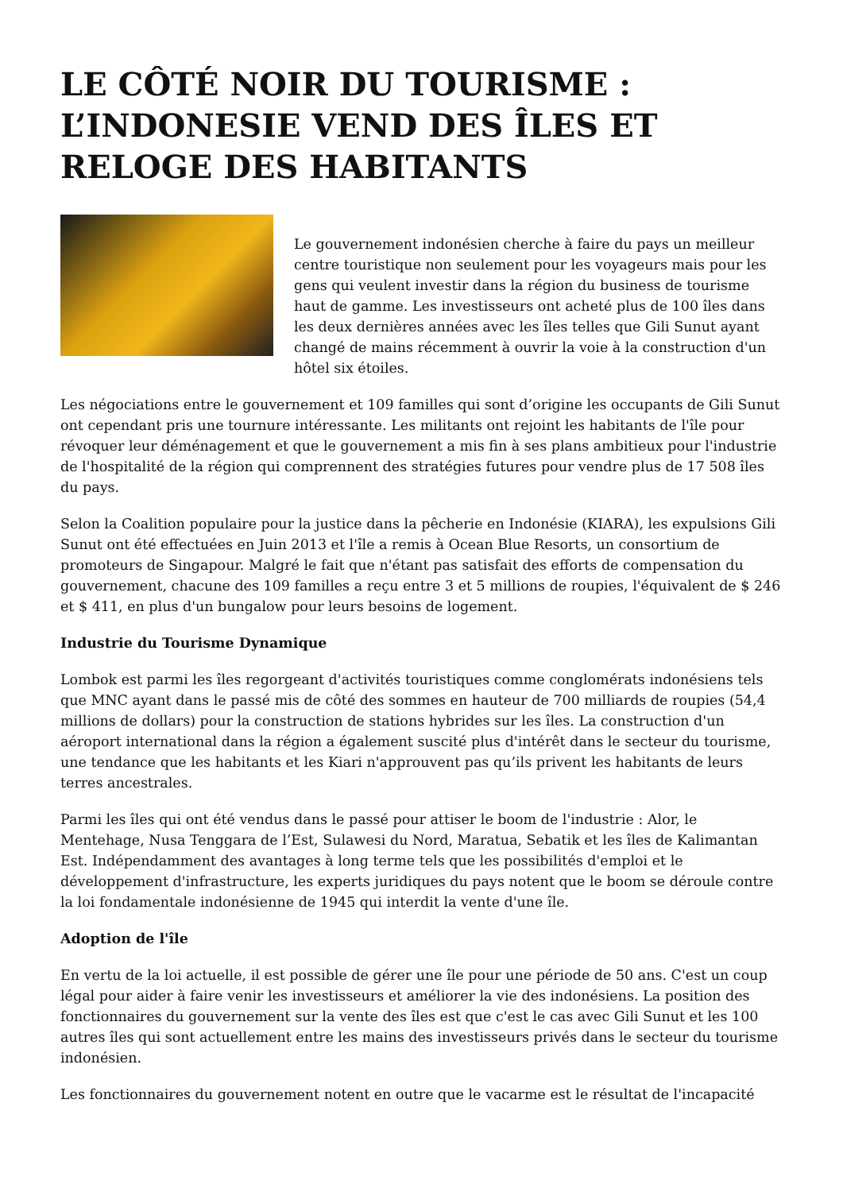LE CÔTÉ NOIR DU TOURISME : L’INDONESIE VEND DES ÎLES ET RELOGE DES HABITANTS
Le gouvernement indonésien cherche à faire du pays un meilleur centre touristique non seulement pour les voyageurs mais pour les gens qui veulent investir dans la région du business de tourisme haut de gamme. Les investisseurs ont acheté plus de 100 îles dans les deux dernières années avec les îles telles que Gili Sunut ayant changé de mains récemment à ouvrir la voie à la construction d'un hôtel six étoiles.
Les négociations entre le gouvernement et 109 familles qui sont d’origine les occupants de Gili Sunut ont cependant pris une tournure intéressante. Les militants ont rejoint les habitants de l'île pour révoquer leur déménagement et que le gouvernement a mis fin à ses plans ambitieux pour l'industrie de l'hospitalité de la région qui comprennent des stratégies futures pour vendre plus de 17 508 îles du pays.
Selon la Coalition populaire pour la justice dans la pêcherie en Indonésie (KIARA), les expulsions Gili Sunut ont été effectuées en Juin 2013 et l'île a remis à Ocean Blue Resorts, un consortium de promoteurs de Singapour. Malgré le fait que n'étant pas satisfait des efforts de compensation du gouvernement, chacune des 109 familles a reçu entre 3 et 5 millions de roupies, l'équivalent de $ 246 et $ 411, en plus d'un bungalow pour leurs besoins de logement.
Industrie du Tourisme Dynamique
Lombok est parmi les îles regorgeant d'activités touristiques comme conglomérats indonésiens tels que MNC ayant dans le passé mis de côté des sommes en hauteur de 700 milliards de roupies (54,4 millions de dollars) pour la construction de stations hybrides sur les îles. La construction d'un aéroport international dans la région a également suscité plus d'intérêt dans le secteur du tourisme, une tendance que les habitants et les Kiari n'approuvent pas qu’ils privent les habitants de leurs terres ancestrales.
Parmi les îles qui ont été vendus dans le passé pour attiser le boom de l'industrie : Alor, le Mentehage, Nusa Tenggara de l’Est, Sulawesi du Nord, Maratua, Sebatik et les îles de Kalimantan Est. Indépendamment des avantages à long terme tels que les possibilités d'emploi et le développement d'infrastructure, les experts juridiques du pays notent que le boom se déroule contre la loi fondamentale indonésienne de 1945 qui interdit la vente d'une île.
Adoption de l'île
En vertu de la loi actuelle, il est possible de gérer une île pour une période de 50 ans. C'est un coup légal pour aider à faire venir les investisseurs et améliorer la vie des indonésiens. La position des fonctionnaires du gouvernement sur la vente des îles est que c'est le cas avec Gili Sunut et les 100 autres îles qui sont actuellement entre les mains des investisseurs privés dans le secteur du tourisme indonésien.
Les fonctionnaires du gouvernement notent en outre que le vacarme est le résultat de l'incapacité